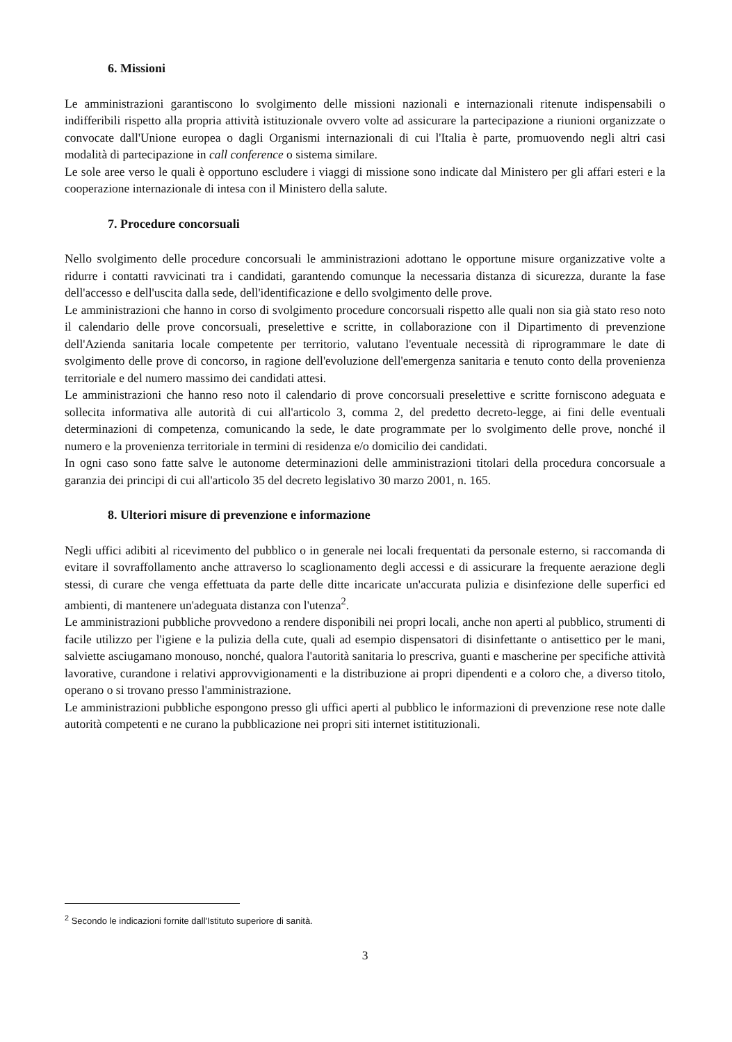6. Missioni
Le amministrazioni garantiscono lo svolgimento delle missioni nazionali e internazionali ritenute indispensabili o indifferibili rispetto alla propria attività istituzionale ovvero volte ad assicurare la partecipazione a riunioni organizzate o convocate dall'Unione europea o dagli Organismi internazionali di cui l'Italia è parte, promuovendo negli altri casi modalità di partecipazione in call conference o sistema similare.
Le sole aree verso le quali è opportuno escludere i viaggi di missione sono indicate dal Ministero per gli affari esteri e la cooperazione internazionale di intesa con il Ministero della salute.
7. Procedure concorsuali
Nello svolgimento delle procedure concorsuali le amministrazioni adottano le opportune misure organizzative volte a ridurre i contatti ravvicinati tra i candidati, garantendo comunque la necessaria distanza di sicurezza, durante la fase dell'accesso e dell'uscita dalla sede, dell'identificazione e dello svolgimento delle prove.
Le amministrazioni che hanno in corso di svolgimento procedure concorsuali rispetto alle quali non sia già stato reso noto il calendario delle prove concorsuali, preselettive e scritte, in collaborazione con il Dipartimento di prevenzione dell'Azienda sanitaria locale competente per territorio, valutano l'eventuale necessità di riprogrammare le date di svolgimento delle prove di concorso, in ragione dell'evoluzione dell'emergenza sanitaria e tenuto conto della provenienza territoriale e del numero massimo dei candidati attesi.
Le amministrazioni che hanno reso noto il calendario di prove concorsuali preselettive e scritte forniscono adeguata e sollecita informativa alle autorità di cui all'articolo 3, comma 2, del predetto decreto-legge, ai fini delle eventuali determinazioni di competenza, comunicando la sede, le date programmate per lo svolgimento delle prove, nonché il numero e la provenienza territoriale in termini di residenza e/o domicilio dei candidati.
In ogni caso sono fatte salve le autonome determinazioni delle amministrazioni titolari della procedura concorsuale a garanzia dei principi di cui all'articolo 35 del decreto legislativo 30 marzo 2001, n. 165.
8. Ulteriori misure di prevenzione e informazione
Negli uffici adibiti al ricevimento del pubblico o in generale nei locali frequentati da personale esterno, si raccomanda di evitare il sovraffollamento anche attraverso lo scaglionamento degli accessi e di assicurare la frequente aerazione degli stessi, di curare che venga effettuata da parte delle ditte incaricate un'accurata pulizia e disinfezione delle superfici ed ambienti, di mantenere un'adeguata distanza con l'utenza<sup>2</sup>.
Le amministrazioni pubbliche provvedono a rendere disponibili nei propri locali, anche non aperti al pubblico, strumenti di facile utilizzo per l'igiene e la pulizia della cute, quali ad esempio dispensatori di disinfettante o antisettico per le mani, salviette asciugamano monouso, nonché, qualora l'autorità sanitaria lo prescriva, guanti e mascherine per specifiche attività lavorative, curandone i relativi approvvigionamenti e la distribuzione ai propri dipendenti e a coloro che, a diverso titolo, operano o si trovano presso l'amministrazione.
Le amministrazioni pubbliche espongono presso gli uffici aperti al pubblico le informazioni di prevenzione rese note dalle autorità competenti e ne curano la pubblicazione nei propri siti internet istitituzionali.
<sup>2</sup> Secondo le indicazioni fornite dall'Istituto superiore di sanità.
3